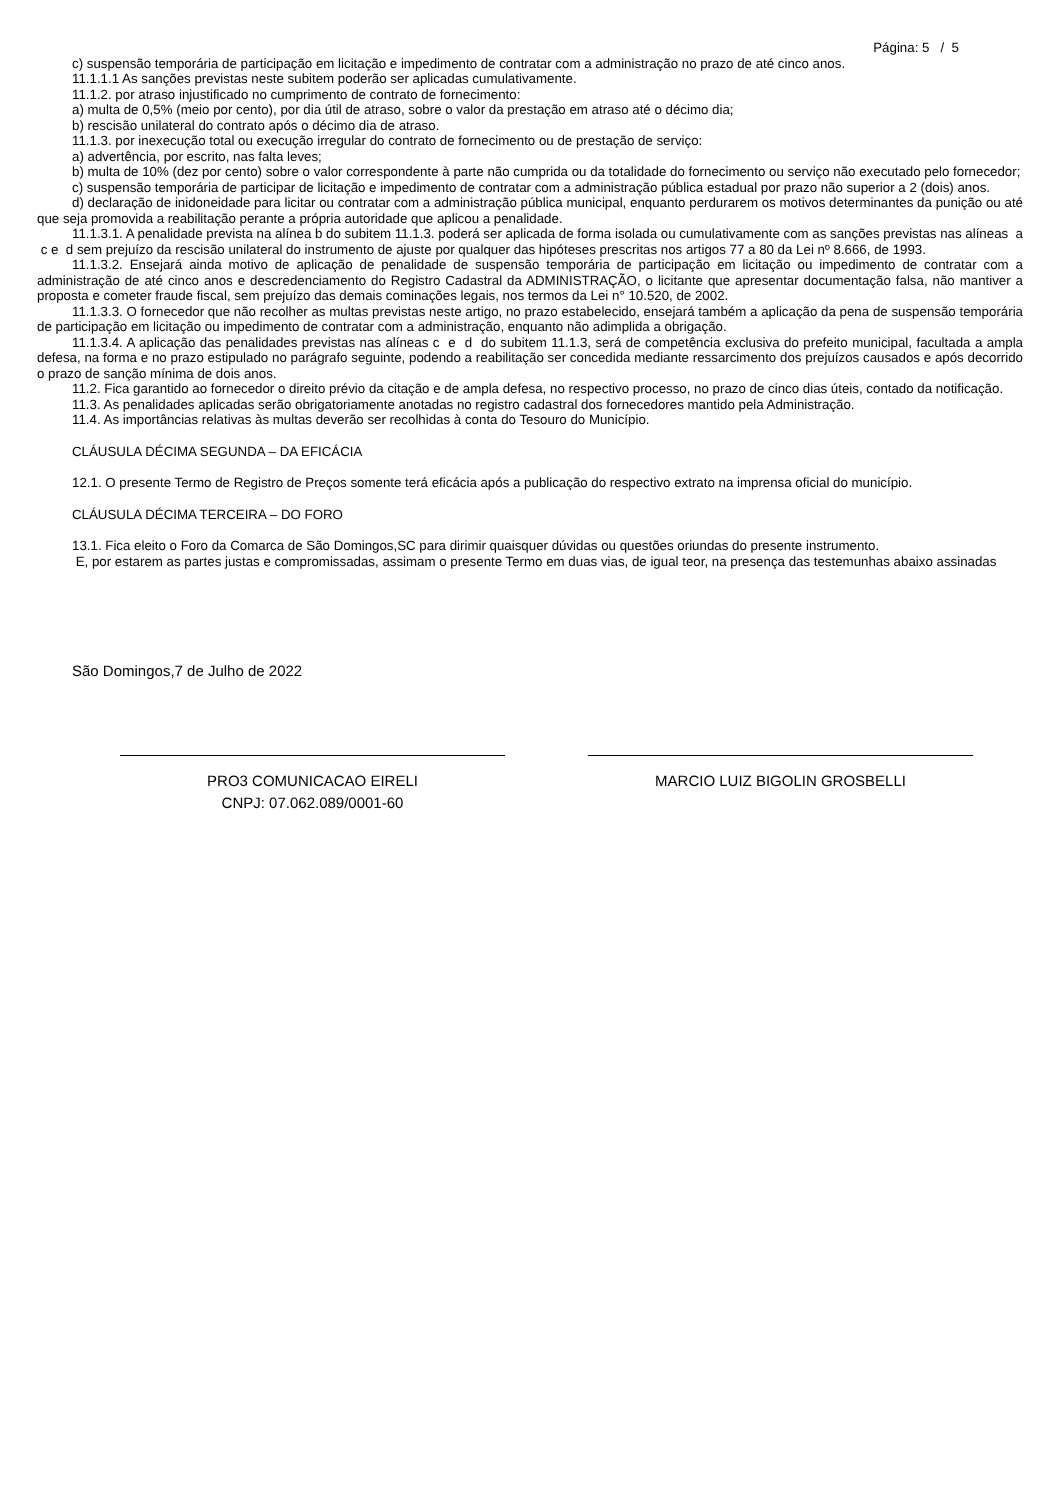Página: 5 / 5
c) suspensão temporária de participação em licitação e impedimento de contratar com a administração no prazo de até cinco anos.
11.1.1.1 As sanções previstas neste subitem poderão ser aplicadas cumulativamente.
11.1.2. por atraso injustificado no cumprimento de contrato de fornecimento:
a) multa de 0,5% (meio por cento), por dia útil de atraso, sobre o valor da prestação em atraso até o décimo dia;
b) rescisão unilateral do contrato após o décimo dia de atraso.
11.1.3. por inexecução total ou execução irregular do contrato de fornecimento ou de prestação de serviço:
a) advertência, por escrito, nas falta leves;
b) multa de 10% (dez por cento) sobre o valor correspondente à parte não cumprida ou da totalidade do fornecimento ou serviço não executado pelo fornecedor;
c) suspensão temporária de participar de licitação e impedimento de contratar com a administração pública estadual por prazo não superior a 2 (dois) anos.
d) declaração de inidoneidade para licitar ou contratar com a administração pública municipal, enquanto perdurarem os motivos determinantes da punição ou até que seja promovida a reabilitação perante a própria autoridade que aplicou a penalidade.
11.1.3.1. A penalidade prevista na alínea b do subitem 11.1.3. poderá ser aplicada de forma isolada ou cumulativamente com as sanções previstas nas alíneas a c e d sem prejuízo da rescisão unilateral do instrumento de ajuste por qualquer das hipóteses prescritas nos artigos 77 a 80 da Lei nº 8.666, de 1993.
11.1.3.2. Ensejará ainda motivo de aplicação de penalidade de suspensão temporária de participação em licitação ou impedimento de contratar com a administração de até cinco anos e descredenciamento do Registro Cadastral da ADMINISTRAÇÃO, o licitante que apresentar documentação falsa, não mantiver a proposta e cometer fraude fiscal, sem prejuízo das demais cominações legais, nos termos da Lei n° 10.520, de 2002.
11.1.3.3. O fornecedor que não recolher as multas previstas neste artigo, no prazo estabelecido, ensejará também a aplicação da pena de suspensão temporária de participação em licitação ou impedimento de contratar com a administração, enquanto não adimplida a obrigação.
11.1.3.4. A aplicação das penalidades previstas nas alíneas c e d do subitem 11.1.3, será de competência exclusiva do prefeito municipal, facultada a ampla defesa, na forma e no prazo estipulado no parágrafo seguinte, podendo a reabilitação ser concedida mediante ressarcimento dos prejuízos causados e após decorrido o prazo de sanção mínima de dois anos.
11.2. Fica garantido ao fornecedor o direito prévio da citação e de ampla defesa, no respectivo processo, no prazo de cinco dias úteis, contado da notificação.
11.3. As penalidades aplicadas serão obrigatoriamente anotadas no registro cadastral dos fornecedores mantido pela Administração.
11.4. As importâncias relativas às multas deverão ser recolhidas à conta do Tesouro do Município.
CLÁUSULA DÉCIMA SEGUNDA – DA EFICÁCIA
12.1. O presente Termo de Registro de Preços somente terá eficácia após a publicação do respectivo extrato na imprensa oficial do município.
CLÁUSULA DÉCIMA TERCEIRA – DO FORO
13.1. Fica eleito o Foro da Comarca de São Domingos,SC para dirimir quaisquer dúvidas ou questões oriundas do presente instrumento.
E, por estarem as partes justas e compromissadas, assimam o presente Termo em duas vias, de igual teor, na presença das testemunhas abaixo assinadas
São Domingos,7 de Julho de 2022
PRO3 COMUNICACAO EIRELI
CNPJ: 07.062.089/0001-60
MARCIO LUIZ BIGOLIN GROSBELLI